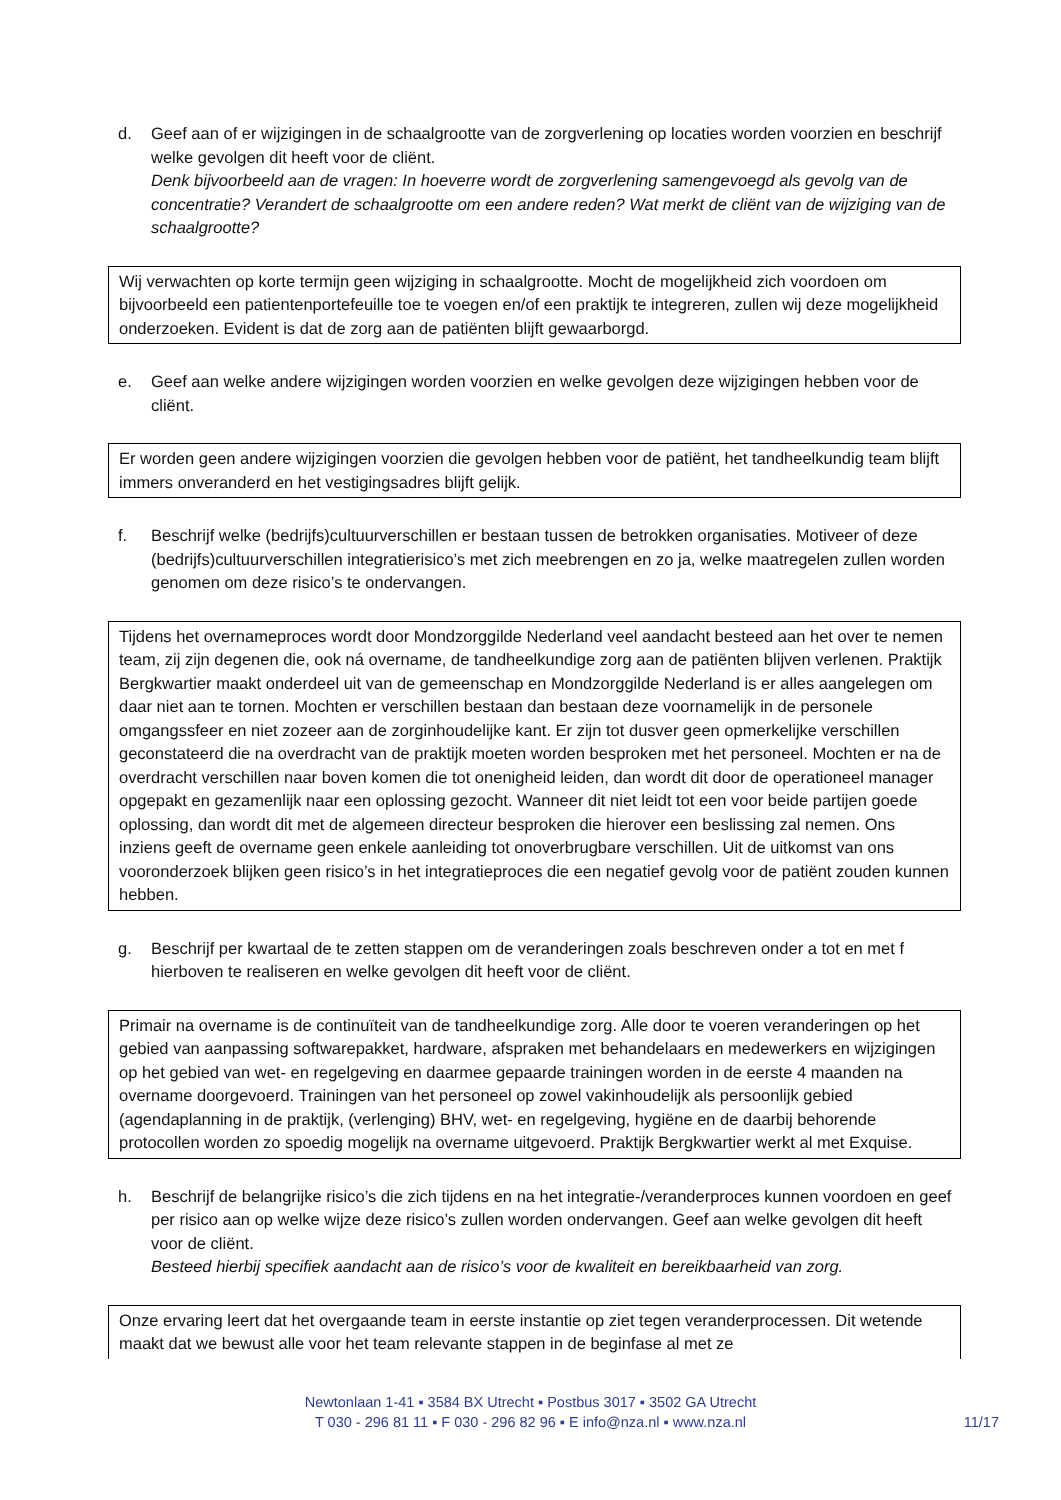d. Geef aan of er wijzigingen in de schaalgrootte van de zorgverlening op locaties worden voorzien en beschrijf welke gevolgen dit heeft voor de cliënt.
Denk bijvoorbeeld aan de vragen: In hoeverre wordt de zorgverlening samengevoegd als gevolg van de concentratie? Verandert de schaalgrootte om een andere reden? Wat merkt de cliënt van de wijziging van de schaalgrootte?
Wij verwachten op korte termijn geen wijziging in schaalgrootte. Mocht de mogelijkheid zich voordoen om bijvoorbeeld een patientenportefeuille toe te voegen en/of een praktijk te integreren, zullen wij deze mogelijkheid onderzoeken. Evident is dat de zorg aan de patiënten blijft gewaarborgd.
e. Geef aan welke andere wijzigingen worden voorzien en welke gevolgen deze wijzigingen hebben voor de cliënt.
Er worden geen andere wijzigingen voorzien die gevolgen hebben voor de patiënt, het tandheelkundig team blijft immers onveranderd en het vestigingsadres blijft gelijk.
f. Beschrijf welke (bedrijfs)cultuurverschillen er bestaan tussen de betrokken organisaties. Motiveer of deze (bedrijfs)cultuurverschillen integratierisico’s met zich meebrengen en zo ja, welke maatregelen zullen worden genomen om deze risico’s te ondervangen.
Tijdens het overnameproces wordt door Mondzorggilde Nederland veel aandacht besteed aan het over te nemen team, zij zijn degenen die, ook ná overname, de tandheelkundige zorg aan de patiënten blijven verlenen. Praktijk Bergkwartier maakt onderdeel uit van de gemeenschap en Mondzorggilde Nederland is er alles aangelegen om daar niet aan te tornen. Mochten er verschillen bestaan dan bestaan deze voornamelijk in de personele omgangssfeer en niet zozeer aan de zorginhoudelijke kant. Er zijn tot dusver geen opmerkelijke verschillen geconstateerd die na overdracht van de praktijk moeten worden besproken met het personeel. Mochten er na de overdracht verschillen naar boven komen die tot onenigheid leiden, dan wordt dit door de operationeel manager opgepakt en gezamenlijk naar een oplossing gezocht. Wanneer dit niet leidt tot een voor beide partijen goede oplossing, dan wordt dit met de algemeen directeur besproken die hierover een beslissing zal nemen. Ons inziens geeft de overname geen enkele aanleiding tot onoverbrugbare verschillen. Uit de uitkomst van ons vooronderzoek blijken geen risico’s in het integratieproces die een negatief gevolg voor de patiënt zouden kunnen hebben.
g. Beschrijf per kwartaal de te zetten stappen om de veranderingen zoals beschreven onder a tot en met f hierboven te realiseren en welke gevolgen dit heeft voor de cliënt.
Primair na overname is de continuïteit van de tandheelkundige zorg. Alle door te voeren veranderingen op het gebied van aanpassing softwarepakket, hardware, afspraken met behandelaars en medewerkers en wijzigingen op het gebied van wet- en regelgeving en daarmee gepaarde trainingen worden in de eerste 4 maanden na overname doorgevoerd. Trainingen van het personeel op zowel vakinhoudelijk als persoonlijk gebied (agendaplanning in de praktijk, (verlenging) BHV, wet- en regelgeving, hygiëne en de daarbij behorende protocollen worden zo spoedig mogelijk na overname uitgevoerd. Praktijk Bergkwartier werkt al met Exquise.
h. Beschrijf de belangrijke risico’s die zich tijdens en na het integratie-/veranderproces kunnen voordoen en geef per risico aan op welke wijze deze risico’s zullen worden ondervangen. Geef aan welke gevolgen dit heeft voor de cliënt.
Besteed hierbij specifiek aandacht aan de risico’s voor de kwaliteit en bereikbaarheid van zorg.
Onze ervaring leert dat het overgaande team in eerste instantie op ziet tegen veranderprocessen. Dit wetende maakt dat we bewust alle voor het team relevante stappen in de beginfase al met ze
Newtonlaan 1-41 ▪ 3584 BX Utrecht ▪ Postbus 3017 ▪ 3502 GA Utrecht
T 030 - 296 81 11 ▪ F 030 - 296 82 96 ▪ E info@nza.nl ▪ www.nza.nl
11/17